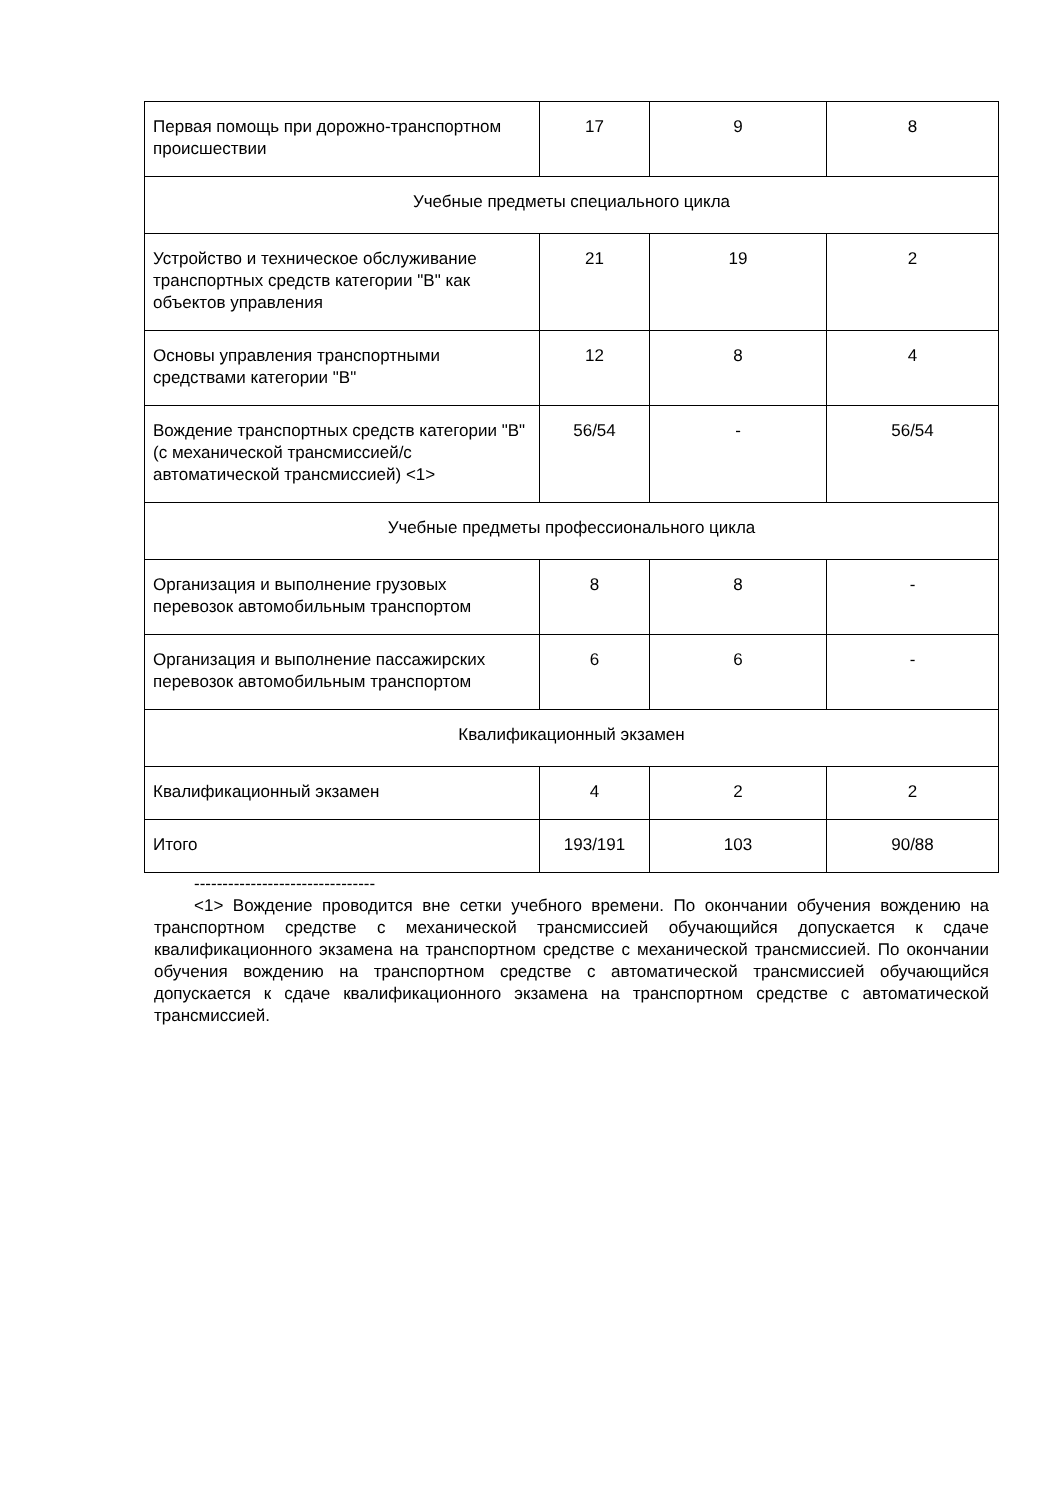| Первая помощь при дорожно-транспортном происшествии | 17 | 9 | 8 |
| Учебные предметы специального цикла | | | |
| Устройство и техническое обслуживание транспортных средств категории "B" как объектов управления | 21 | 19 | 2 |
| Основы управления транспортными средствами категории "B" | 12 | 8 | 4 |
| Вождение транспортных средств категории "B" (с механической трансмиссией/с автоматической трансмиссией) <1> | 56/54 | - | 56/54 |
| Учебные предметы профессионального цикла | | | |
| Организация и выполнение грузовых перевозок автомобильным транспортом | 8 | 8 | - |
| Организация и выполнение пассажирских перевозок автомобильным транспортом | 6 | 6 | - |
| Квалификационный экзамен | | | |
| Квалификационный экзамен | 4 | 2 | 2 |
| Итого | 193/191 | 103 | 90/88 |
--------------------------------
<1> Вождение проводится вне сетки учебного времени. По окончании обучения вождению на транспортном средстве с механической трансмиссией обучающийся допускается к сдаче квалификационного экзамена на транспортном средстве с механической трансмиссией. По окончании обучения вождению на транспортном средстве с автоматической трансмиссией обучающийся допускается к сдаче квалификационного экзамена на транспортном средстве с автоматической трансмиссией.